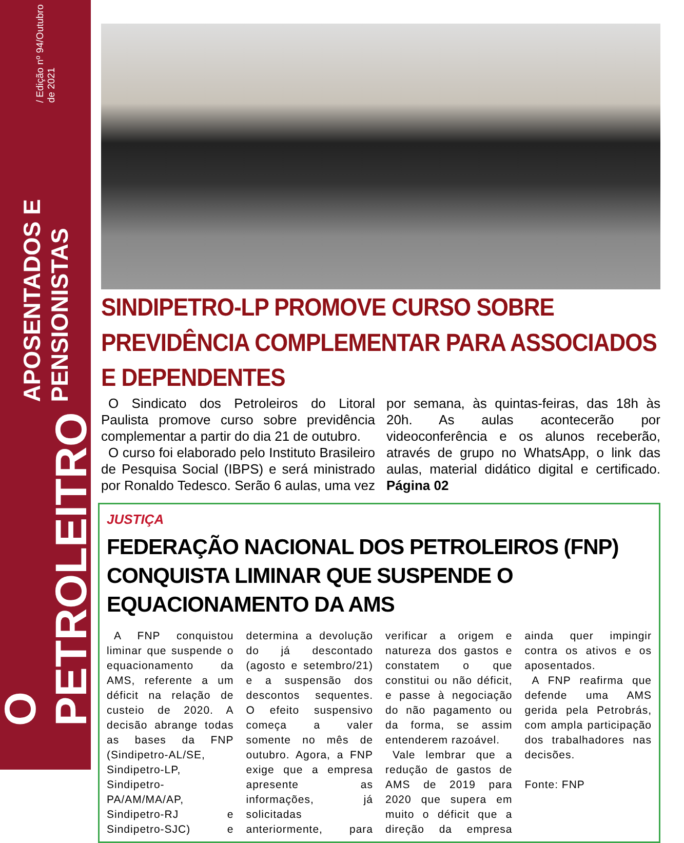O PETROLEITRO APOSENTADOS E PENSIONISTAS / Edição nº 94/Outubro de 2021
SINDIPETRO-LP PROMOVE CURSO SOBRE PREVIDÊNCIA COMPLEMENTAR PARA ASSOCIADOS E DEPENDENTES
O Sindicato dos Petroleiros do Litoral Paulista promove curso sobre previdência complementar a partir do dia 21 de outubro.
O curso foi elaborado pelo Instituto Brasileiro de Pesquisa Social (IBPS) e será ministrado por Ronaldo Tedesco. Serão 6 aulas, uma vez por semana, às quintas-feiras, das 18h às 20h. As aulas acontecerão por videoconferência e os alunos receberão, através de grupo no WhatsApp, o link das aulas, material didático digital e certificado. Página 02
JUSTIÇA
FEDERAÇÃO NACIONAL DOS PETROLEIROS (FNP) CONQUISTA LIMINAR QUE SUSPENDE O EQUACIONAMENTO DA AMS
A FNP conquistou liminar que suspende o equacionamento da AMS, referente a um déficit na relação de custeio de 2020. A decisão abrange todas as bases da FNP (Sindipetro-AL/SE, Sindipetro-LP, Sindipetro-PA/AM/MA/AP, Sindipetro-RJ e Sindipetro-SJC) e determina a devolução do já descontado (agosto e setembro/21) e a suspensão dos descontos sequentes. O efeito suspensivo começa a valer somente no mês de outubro. Agora, a FNP exige que a empresa apresente as informações, já solicitadas anteriormente, para verificar a origem e natureza dos gastos e constatem o que constitui ou não déficit, e passe à negociação do não pagamento ou da forma, se assim entenderem razoável.
Vale lembrar que a redução de gastos de AMS de 2019 para 2020 que supera em muito o déficit que a direção da empresa ainda quer impingir contra os ativos e os aposentados.
A FNP reafirma que defende uma AMS gerida pela Petrobrás, com ampla participação dos trabalhadores nas decisões.
Fonte: FNP